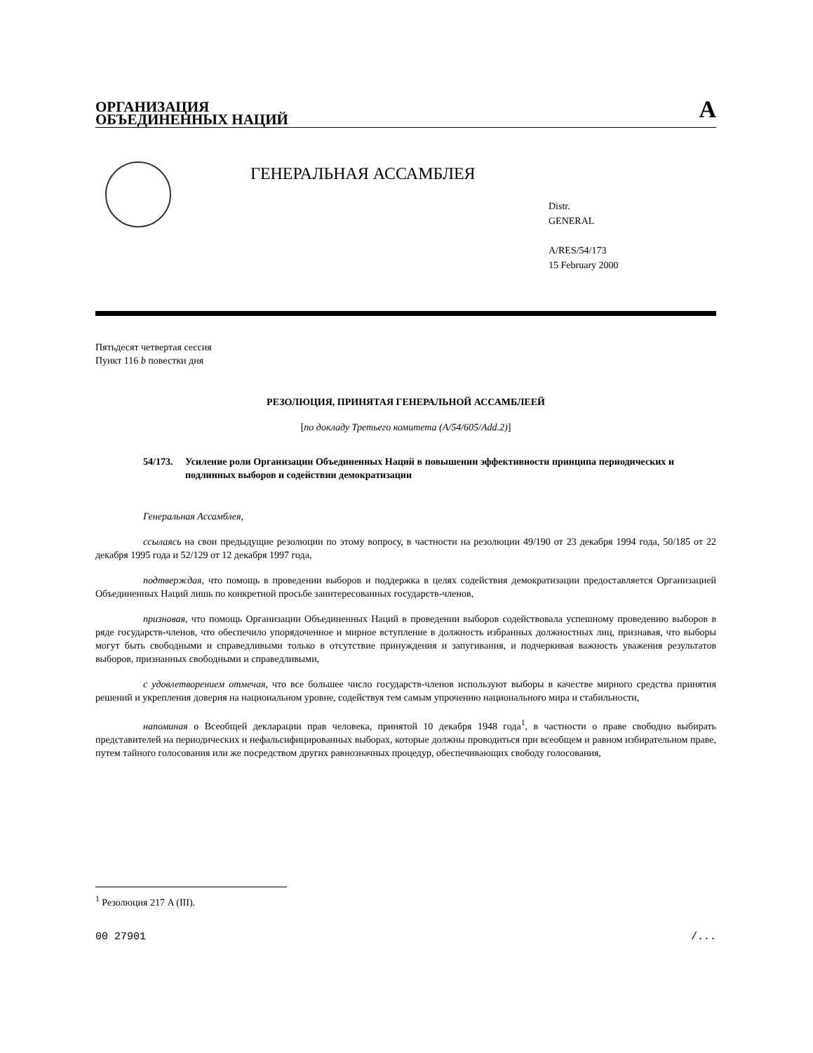ОРГАНИЗАЦИЯ
ОБЪЕДИНЕННЫХ НАЦИЙ
A
ГЕНЕРАЛЬНАЯ АССАМБЛЕЯ
Distr.
GENERAL
A/RES/54/173
15 February 2000
Пятьдесят четвертая сессия
Пункт 116 b повестки дня
РЕЗОЛЮЦИЯ, ПРИНЯТАЯ ГЕНЕРАЛЬНОЙ АССАМБЛЕЕЙ
[по докладу Третьего комитета (A/54/605/Add.2)]
54/173. Усиление роли Организации Объединенных Наций в повышении эффективности принципа периодических и подлинных выборов и содействии демократизации
Генеральная Ассамблея,
ссылаясь на свои предыдущие резолюции по этому вопросу, в частности на резолюции 49/190 от 23 декабря 1994 года, 50/185 от 22 декабря 1995 года и 52/129 от 12 декабря 1997 года,
подтверждая, что помощь в проведении выборов и поддержка в целях содействия демократизации предоставляется Организацией Объединенных Наций лишь по конкретной просьбе заинтересованных государств-членов,
признавая, что помощь Организации Объединенных Наций в проведении выборов содействовала успешному проведению выборов в ряде государств-членов, что обеспечило упорядоченное и мирное вступление в должность избранных должностных лиц, признавая, что выборы могут быть свободными и справедливыми только в отсутствие принуждения и запугивания, и подчеркивая важность уважения результатов выборов, признанных свободными и справедливыми,
с удовлетворением отмечая, что все большее число государств-членов используют выборы в качестве мирного средства принятия решений и укрепления доверия на национальном уровне, содействуя тем самым упрочению национального мира и стабильности,
напоминая о Всеобщей декларации прав человека, принятой 10 декабря 1948 года<sup>1</sup>, в частности о праве свободно выбирать представителей на периодических и нефальсифицированных выборах, которые должны проводиться при всеобщем и равном избирательном праве, путем тайного голосования или же посредством других равнозначных процедур, обеспечивающих свободу голосования,
<sup>1</sup> Резолюция 217 A (III).
00 27901 /...